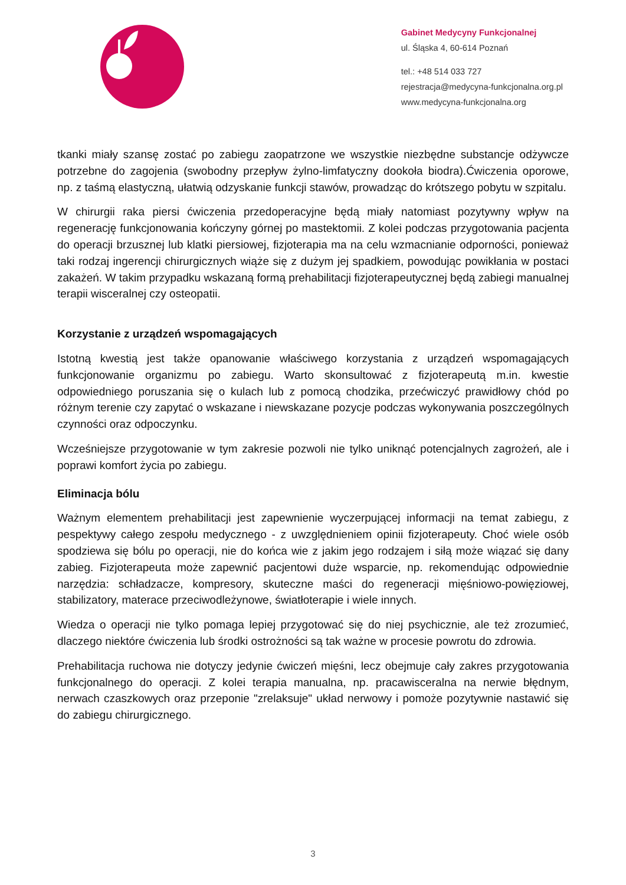Gabinet Medycyny Funkcjonalnej
ul. Śląska 4, 60-614 Poznań
tel.: +48 514 033 727
rejestracja@medycyna-funkcjonalna.org.pl
www.medycyna-funkcjonalna.org
tkanki miały szansę zostać po zabiegu zaopatrzone we wszystkie niezbędne substancje odżywcze potrzebne do zagojenia (swobodny przepływ żylno-limfatyczny dookoła biodra).Ćwiczenia oporowe, np. z taśmą elastyczną, ułatwią odzyskanie funkcji stawów, prowadząc do krótszego pobytu w szpitalu.
W chirurgii raka piersi ćwiczenia przedoperacyjne będą miały natomiast pozytywny wpływ na regenerację funkcjonowania kończyny górnej po mastektomii. Z kolei podczas przygotowania pacjenta do operacji brzusznej lub klatki piersiowej, fizjoterapia ma na celu wzmacnianie odporności, ponieważ taki rodzaj ingerencji chirurgicznych wiąże się z dużym jej spadkiem, powodując powikłania w postaci zakażeń. W takim przypadku wskazaną formą prehabilitacji fizjoterapeutycznej będą zabiegi manualnej terapii wisceralnej czy osteopatii.
Korzystanie z urządzeń wspomagających
Istotną kwestią jest także opanowanie właściwego korzystania z urządzeń wspomagających funkcjonowanie organizmu po zabiegu. Warto skonsultować z fizjoterapeutą m.in. kwestie odpowiedniego poruszania się o kulach lub z pomocą chodzika, przećwiczyć prawidłowy chód po różnym terenie czy zapytać o wskazane i niewskazane pozycje podczas wykonywania poszczególnych czynności oraz odpoczynku.
Wcześniejsze przygotowanie w tym zakresie pozwoli nie tylko uniknąć potencjalnych zagrożeń, ale i poprawi komfort życia po zabiegu.
Eliminacja bólu
Ważnym elementem prehabilitacji jest zapewnienie wyczerpującej informacji na temat zabiegu, z pespektywy całego zespołu medycznego - z uwzględnieniem opinii fizjoterapeuty. Choć wiele osób spodziewa się bólu po operacji, nie do końca wie z jakim jego rodzajem i siłą może wiązać się dany zabieg. Fizjoterapeuta może zapewnić pacjentowi duże wsparcie, np. rekomendując odpowiednie narzędzia: schładzacze, kompresory, skuteczne maści do regeneracji mięśniowo-powięziowej, stabilizatory, materace przeciwodleżynowe, światłoterapie i wiele innych.
Wiedza o operacji nie tylko pomaga lepiej przygotować się do niej psychicznie, ale też zrozumieć, dlaczego niektóre ćwiczenia lub środki ostrożności są tak ważne w procesie powrotu do zdrowia.
Prehabilitacja ruchowa nie dotyczy jedynie ćwiczeń mięśni, lecz obejmuje cały zakres przygotowania funkcjonalnego do operacji. Z kolei terapia manualna, np. pracawisceralna na nerwie błędnym, nerwach czaszkowych oraz przeponie "zrelaksuje" układ nerwowy i pomoże pozytywnie nastawić się do zabiegu chirurgicznego.
3